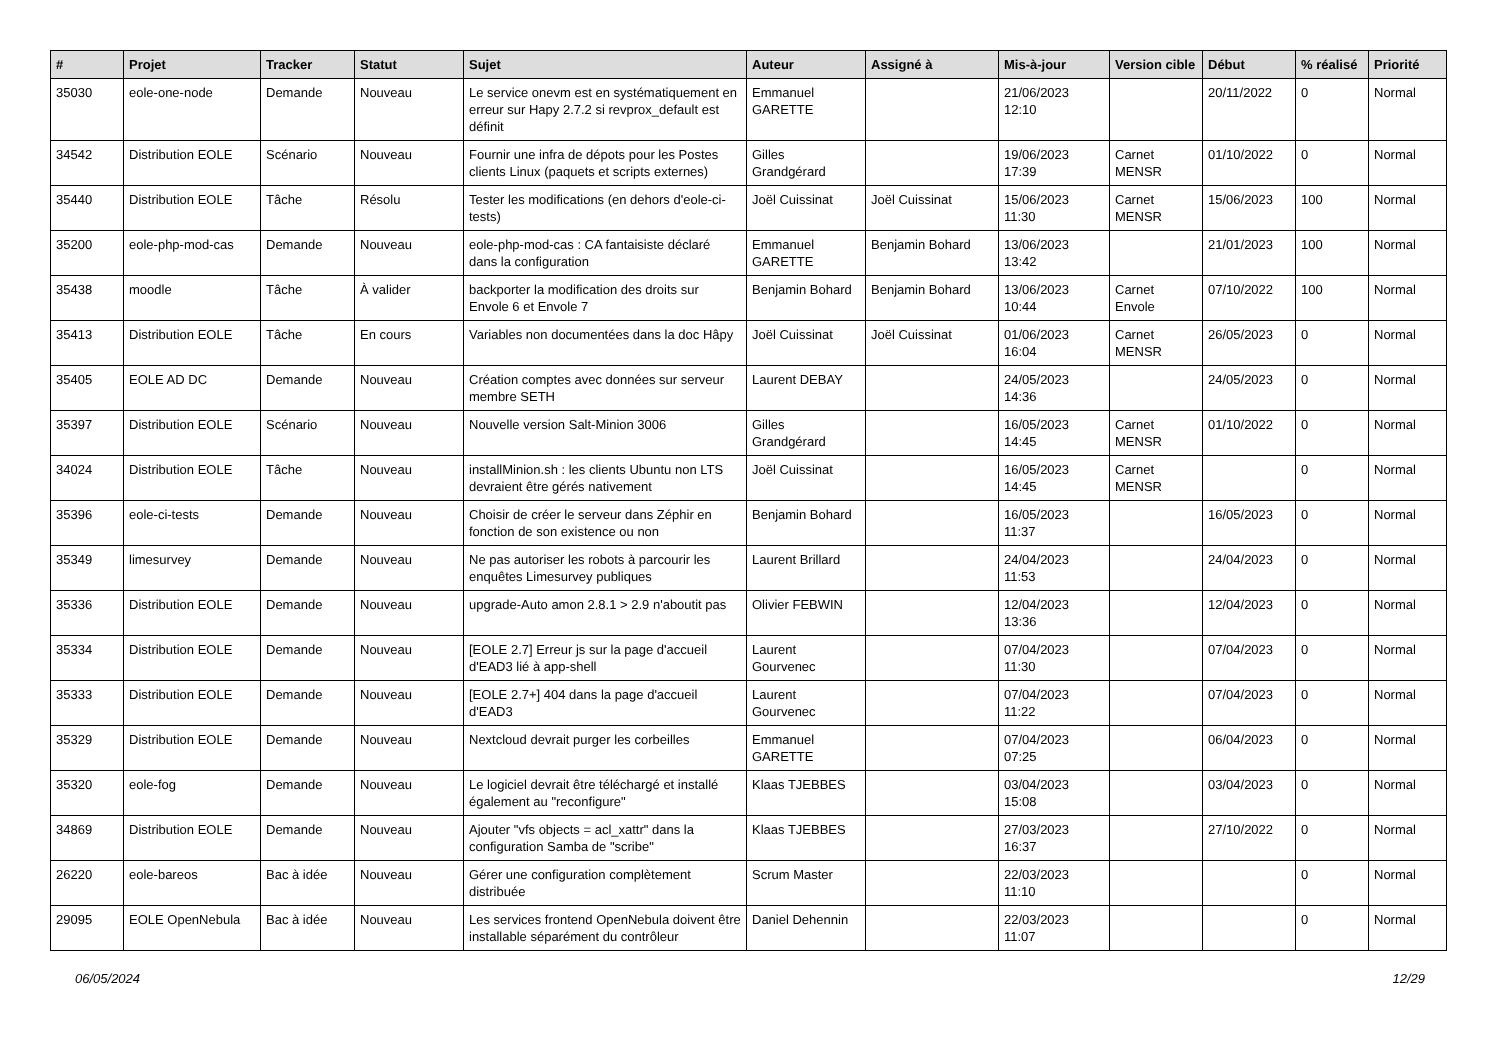| # | Projet | Tracker | Statut | Sujet | Auteur | Assigné à | Mis-à-jour | Version cible | Début | % réalisé | Priorité |
| --- | --- | --- | --- | --- | --- | --- | --- | --- | --- | --- | --- |
| 35030 | eole-one-node | Demande | Nouveau | Le service onevm est en systématiquement en erreur sur Hapy 2.7.2 si revprox_default est définit | Emmanuel GARETTE | | 21/06/2023 12:10 | | 20/11/2022 | 0 | Normal |
| 34542 | Distribution EOLE | Scénario | Nouveau | Fournir une infra de dépots pour les Postes clients Linux (paquets et scripts externes) | Gilles Grandgérard | | 19/06/2023 17:39 | Carnet MENSR | 01/10/2022 | 0 | Normal |
| 35440 | Distribution EOLE | Tâche | Résolu | Tester les modifications (en dehors d'eole-ci-tests) | Joël Cuissinat | Joël Cuissinat | 15/06/2023 11:30 | Carnet MENSR | 15/06/2023 | 100 | Normal |
| 35200 | eole-php-mod-cas | Demande | Nouveau | eole-php-mod-cas : CA fantaisiste déclaré dans la configuration | Emmanuel GARETTE | Benjamin Bohard | 13/06/2023 13:42 | | 21/01/2023 | 100 | Normal |
| 35438 | moodle | Tâche | À valider | backporter la modification des droits sur Envole 6 et Envole 7 | Benjamin Bohard | Benjamin Bohard | 13/06/2023 10:44 | Carnet Envole | 07/10/2022 | 100 | Normal |
| 35413 | Distribution EOLE | Tâche | En cours | Variables non documentées dans la doc Hâpy | Joël Cuissinat | Joël Cuissinat | 01/06/2023 16:04 | Carnet MENSR | 26/05/2023 | 0 | Normal |
| 35405 | EOLE AD DC | Demande | Nouveau | Création comptes avec données sur serveur membre SETH | Laurent DEBAY | | 24/05/2023 14:36 | | 24/05/2023 | 0 | Normal |
| 35397 | Distribution EOLE | Scénario | Nouveau | Nouvelle version Salt-Minion 3006 | Gilles Grandgérard | | 16/05/2023 14:45 | Carnet MENSR | 01/10/2022 | 0 | Normal |
| 34024 | Distribution EOLE | Tâche | Nouveau | installMinion.sh : les clients Ubuntu non LTS devraient être gérés nativement | Joël Cuissinat | | 16/05/2023 14:45 | Carnet MENSR | | 0 | Normal |
| 35396 | eole-ci-tests | Demande | Nouveau | Choisir de créer le serveur dans Zéphir en fonction de son existence ou non | Benjamin Bohard | | 16/05/2023 11:37 | | 16/05/2023 | 0 | Normal |
| 35349 | limesurvey | Demande | Nouveau | Ne pas autoriser les robots à parcourir les enquêtes Limesurvey publiques | Laurent Brillard | | 24/04/2023 11:53 | | 24/04/2023 | 0 | Normal |
| 35336 | Distribution EOLE | Demande | Nouveau | upgrade-Auto amon 2.8.1 > 2.9 n'aboutit pas | Olivier FEBWIN | | 12/04/2023 13:36 | | 12/04/2023 | 0 | Normal |
| 35334 | Distribution EOLE | Demande | Nouveau | [EOLE 2.7] Erreur js sur la page d'accueil d'EAD3 lié à app-shell | Laurent Gourvenec | | 07/04/2023 11:30 | | 07/04/2023 | 0 | Normal |
| 35333 | Distribution EOLE | Demande | Nouveau | [EOLE 2.7+] 404 dans la page d'accueil d'EAD3 | Laurent Gourvenec | | 07/04/2023 11:22 | | 07/04/2023 | 0 | Normal |
| 35329 | Distribution EOLE | Demande | Nouveau | Nextcloud devrait purger les corbeilles | Emmanuel GARETTE | | 07/04/2023 07:25 | | 06/04/2023 | 0 | Normal |
| 35320 | eole-fog | Demande | Nouveau | Le logiciel devrait être téléchargé et installé également au "reconfigure" | Klaas TJEBBES | | 03/04/2023 15:08 | | 03/04/2023 | 0 | Normal |
| 34869 | Distribution EOLE | Demande | Nouveau | Ajouter "vfs objects = acl_xattr" dans la configuration Samba de "scribe" | Klaas TJEBBES | | 27/03/2023 16:37 | | 27/10/2022 | 0 | Normal |
| 26220 | eole-bareos | Bac à idée | Nouveau | Gérer une configuration complètement distribuée | Scrum Master | | 22/03/2023 11:10 | | | 0 | Normal |
| 29095 | EOLE OpenNebula | Bac à idée | Nouveau | Les services frontend OpenNebula doivent être installable séparément du contrôleur | Daniel Dehennin | | 22/03/2023 11:07 | | | 0 | Normal |
06/05/2024 12/29